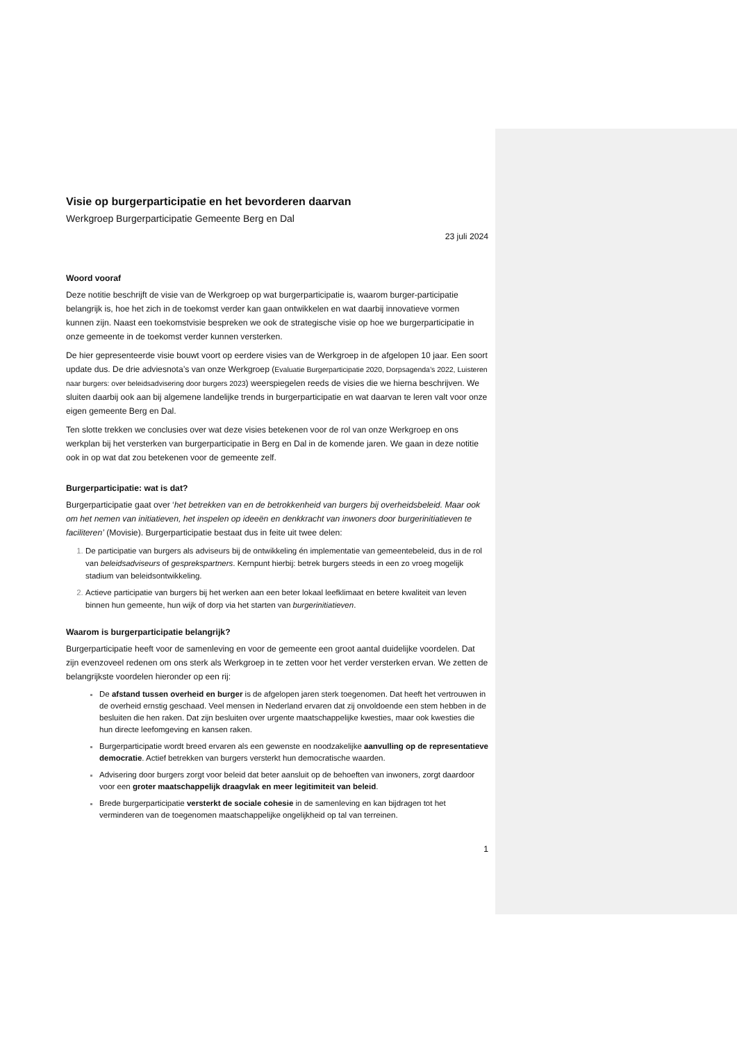Visie op burgerparticipatie en het bevorderen daarvan
Werkgroep Burgerparticipatie Gemeente Berg en Dal
23 juli 2024
Woord vooraf
Deze notitie beschrijft de visie van de Werkgroep op wat burgerparticipatie is, waarom burger-participatie belangrijk is, hoe het zich in de toekomst verder kan gaan ontwikkelen en wat daarbij innovatieve vormen kunnen zijn. Naast een toekomstvisie bespreken we ook de strategische visie op hoe we burgerparticipatie in onze gemeente in de toekomst verder kunnen versterken.
De hier gepresenteerde visie bouwt voort op eerdere visies van de Werkgroep in de afgelopen 10 jaar. Een soort update dus. De drie adviesnota’s van onze Werkgroep (Evaluatie Burgerparticipatie 2020, Dorpsagenda’s 2022, Luisteren naar burgers: over beleidsadvisering door burgers 2023) weerspiegelen reeds de visies die we hierna beschrijven. We sluiten daarbij ook aan bij algemene landelijke trends in burgerparticipatie en wat daarvan te leren valt voor onze eigen gemeente Berg en Dal.
Ten slotte trekken we conclusies over wat deze visies betekenen voor de rol van onze Werkgroep en ons werkplan bij het versterken van burgerparticipatie in Berg en Dal in de komende jaren. We gaan in deze notitie ook in op wat dat zou betekenen voor de gemeente zelf.
Burgerparticipatie: wat is dat?
Burgerparticipatie gaat over ‘het betrekken van en de betrokkenheid van burgers bij overheidsbeleid. Maar ook om het nemen van initiatieven, het inspelen op ideeën en denkkracht van inwoners door burgerinitiatieven te faciliteren’ (Movisie). Burgerparticipatie bestaat dus in feite uit twee delen:
De participatie van burgers als adviseurs bij de ontwikkeling én implementatie van gemeentebeleid, dus in de rol van beleidsadviseurs of gesprekspartners. Kernpunt hierbij: betrek burgers steeds in een zo vroeg mogelijk stadium van beleidsontwikkeling.
Actieve participatie van burgers bij het werken aan een beter lokaal leefklimaat en betere kwaliteit van leven binnen hun gemeente, hun wijk of dorp via het starten van burgerinitiatieven.
Waarom is burgerparticipatie belangrijk?
Burgerparticipatie heeft voor de samenleving en voor de gemeente een groot aantal duidelijke voordelen. Dat zijn evenzoveel redenen om ons sterk als Werkgroep in te zetten voor het verder versterken ervan. We zetten de belangrijkste voordelen hieronder op een rij:
De afstand tussen overheid en burger is de afgelopen jaren sterk toegenomen. Dat heeft het vertrouwen in de overheid ernstig geschaad. Veel mensen in Nederland ervaren dat zij onvoldoende een stem hebben in de besluiten die hen raken. Dat zijn besluiten over urgente maatschappelijke kwesties, maar ook kwesties die hun directe leefomgeving en kansen raken.
Burgerparticipatie wordt breed ervaren als een gewenste en noodzakelijke aanvulling op de representatieve democratie. Actief betrekken van burgers versterkt hun democratische waarden.
Advisering door burgers zorgt voor beleid dat beter aansluit op de behoeften van inwoners, zorgt daardoor voor een groter maatschappelijk draagvlak en meer legitimiteit van beleid.
Brede burgerparticipatie versterkt de sociale cohesie in de samenleving en kan bijdragen tot het verminderen van de toegenomen maatschappelijke ongelijkheid op tal van terreinen.
1